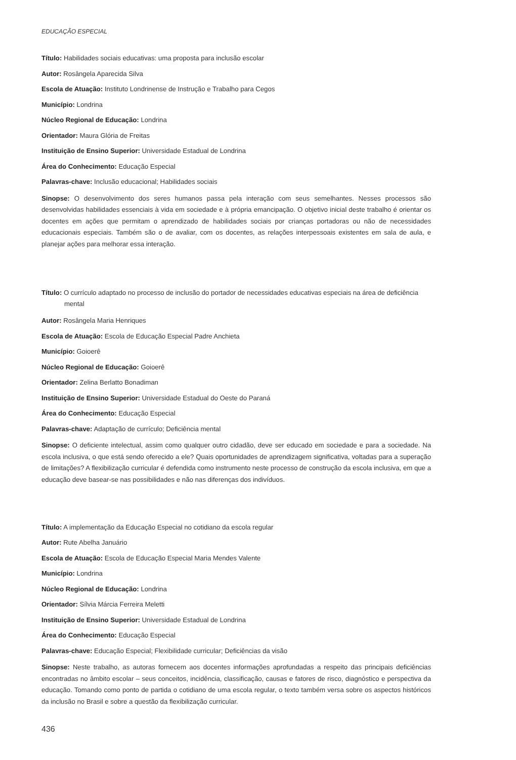EDUCAÇÃO ESPECIAL
Título: Habilidades sociais educativas: uma proposta para inclusão escolar
Autor: Rosângela Aparecida Silva
Escola de Atuação: Instituto Londrinense de Instrução e Trabalho para Cegos
Município: Londrina
Núcleo Regional de Educação: Londrina
Orientador: Maura Glória de Freitas
Instituição de Ensino Superior: Universidade Estadual de Londrina
Área do Conhecimento: Educação Especial
Palavras-chave: Inclusão educacional; Habilidades sociais
Sinopse: O desenvolvimento dos seres humanos passa pela interação com seus semelhantes. Nesses processos são desenvolvidas habilidades essenciais à vida em sociedade e à própria emancipação. O objetivo inicial deste trabalho é orientar os docentes em ações que permitam o aprendizado de habilidades sociais por crianças portadoras ou não de necessidades educacionais especiais. Também são o de avaliar, com os docentes, as relações interpessoais existentes em sala de aula, e planejar ações para melhorar essa interação.
Título: O currículo adaptado no processo de inclusão do portador de necessidades educativas especiais na área de deficiência mental
Autor: Rosângela Maria Henriques
Escola de Atuação: Escola de Educação Especial Padre Anchieta
Município: Goioerê
Núcleo Regional de Educação: Goioerê
Orientador: Zelina Berlatto Bonadiman
Instituição de Ensino Superior: Universidade Estadual do Oeste do Paraná
Área do Conhecimento: Educação Especial
Palavras-chave: Adaptação de currículo; Deficiência mental
Sinopse: O deficiente intelectual, assim como qualquer outro cidadão, deve ser educado em sociedade e para a sociedade. Na escola inclusiva, o que está sendo oferecido a ele? Quais oportunidades de aprendizagem significativa, voltadas para a superação de limitações? A flexibilização curricular é defendida como instrumento neste processo de construção da escola inclusiva, em que a educação deve basear-se nas possibilidades e não nas diferenças dos indivíduos.
Título: A implementação da Educação Especial no cotidiano da escola regular
Autor: Rute Abelha Januário
Escola de Atuação: Escola de Educação Especial Maria Mendes Valente
Município: Londrina
Núcleo Regional de Educação: Londrina
Orientador: Sílvia Márcia Ferreira Meletti
Instituição de Ensino Superior: Universidade Estadual de Londrina
Área do Conhecimento: Educação Especial
Palavras-chave: Educação Especial; Flexibilidade curricular; Deficiências da visão
Sinopse: Neste trabalho, as autoras fornecem aos docentes informações aprofundadas a respeito das principais deficiências encontradas no âmbito escolar – seus conceitos, incidência, classificação, causas e fatores de risco, diagnóstico e perspectiva da educação. Tomando como ponto de partida o cotidiano de uma escola regular, o texto também versa sobre os aspectos históricos da inclusão no Brasil e sobre a questão da flexibilização curricular.
436